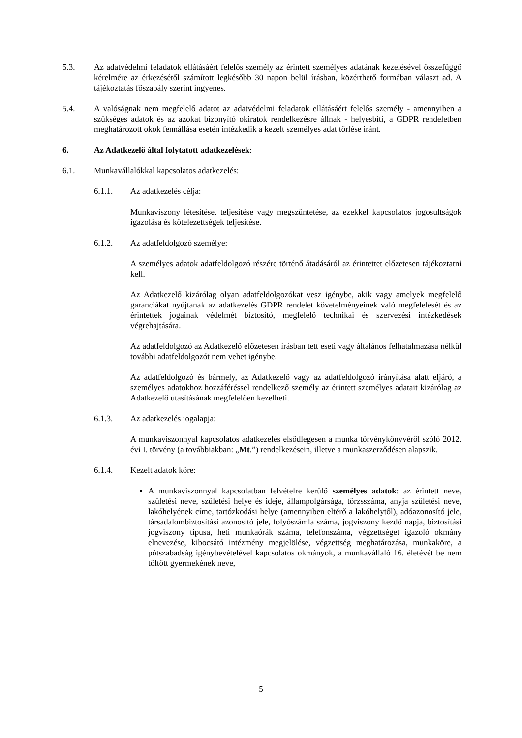5.3. Az adatvédelmi feladatok ellátásáért felelős személy az érintett személyes adatának kezelésével összefüggő kérelmére az érkezésétől számított legkésőbb 30 napon belül írásban, közérthető formában választ ad. A tájékoztatás főszabály szerint ingyenes.
5.4. A valóságnak nem megfelelő adatot az adatvédelmi feladatok ellátásáért felelős személy - amennyiben a szükséges adatok és az azokat bizonyító okiratok rendelkezésre állnak - helyesbíti, a GDPR rendeletben meghatározott okok fennállása esetén intézkedik a kezelt személyes adat törlése iránt.
6. Az Adatkezelő által folytatott adatkezelések:
6.1. Munkavállalókkal kapcsolatos adatkezelés:
6.1.1. Az adatkezelés célja:
Munkaviszony létesítése, teljesítése vagy megszüntetése, az ezekkel kapcsolatos jogosultságok igazolása és kötelezettségek teljesítése.
6.1.2. Az adatfeldolgozó személye:
A személyes adatok adatfeldolgozó részére történő átadásáról az érintettet előzetesen tájékoztatni kell.
Az Adatkezelő kizárólag olyan adatfeldolgozókat vesz igénybe, akik vagy amelyek megfelelő garanciákat nyújtanak az adatkezelés GDPR rendelet követelményeinek való megfelelését és az érintettek jogainak védelmét biztosító, megfelelő technikai és szervezési intézkedések végrehajtására.
Az adatfeldolgozó az Adatkezelő előzetesen írásban tett eseti vagy általános felhatalmazása nélkül további adatfeldolgozót nem vehet igénybe.
Az adatfeldolgozó és bármely, az Adatkezelő vagy az adatfeldolgozó irányítása alatt eljáró, a személyes adatokhoz hozzáféréssel rendelkező személy az érintett személyes adatait kizárólag az Adatkezelő utasításának megfelelően kezelheti.
6.1.3. Az adatkezelés jogalapja:
A munkaviszonnyal kapcsolatos adatkezelés elsődlegesen a munka törvénykönyvéről szóló 2012. évi I. törvény (a továbbiakban: „Mt.”) rendelkezésein, illetve a munkaszerződésen alapszik.
6.1.4. Kezelt adatok köre:
A munkaviszonnyal kapcsolatban felvételre kerülő személyes adatok: az érintett neve, születési neve, születési helye és ideje, állampolgársága, törzsszáma, anyja születési neve, lakóhelyének címe, tartózkodási helye (amennyiben eltérő a lakóhelytől), adóazonosító jele, társadalombiztosítási azonosító jele, folyószámla száma, jogviszony kezdő napja, biztosítási jogviszony típusa, heti munkaórák száma, telefonszáma, végzettséget igazoló okmány elnevezése, kibocsátó intézmény megjelölése, végzettség meghatározása, munkaköre, a pótszabadság igénybevételével kapcsolatos okmányok, a munkavállaló 16. életévét be nem töltött gyermekének neve,
5